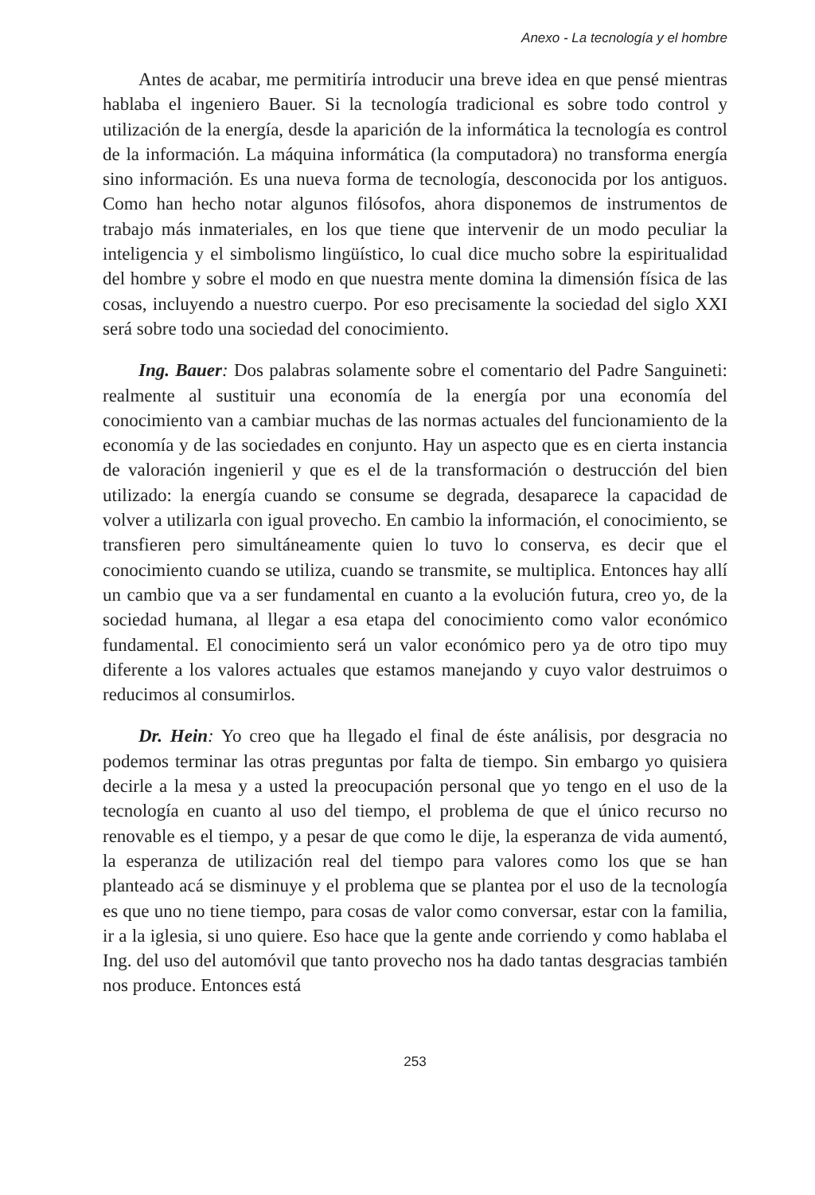Anexo - La tecnología y el hombre
Antes de acabar, me permitiría introducir una breve idea en que pensé mientras hablaba el ingeniero Bauer. Si la tecnología tradicional es sobre todo control y utilización de la energía, desde la aparición de la informática la tecnología es control de la información. La máquina informática (la computadora) no transforma energía sino información. Es una nueva forma de tecnología, desconocida por los antiguos. Como han hecho notar algunos filósofos, ahora disponemos de instrumentos de trabajo más inmateriales, en los que tiene que intervenir de un modo peculiar la inteligencia y el simbolismo lingüístico, lo cual dice mucho sobre la espiritualidad del hombre y sobre el modo en que nuestra mente domina la dimensión física de las cosas, incluyendo a nuestro cuerpo. Por eso precisamente la sociedad del siglo XXI será sobre todo una sociedad del conocimiento.
Ing. Bauer: Dos palabras solamente sobre el comentario del Padre Sanguineti: realmente al sustituir una economía de la energía por una economía del conocimiento van a cambiar muchas de las normas actuales del funcionamiento de la economía y de las sociedades en conjunto. Hay un aspecto que es en cierta instancia de valoración ingenieril y que es el de la transformación o destrucción del bien utilizado: la energía cuando se consume se degrada, desaparece la capacidad de volver a utilizarla con igual provecho. En cambio la información, el conocimiento, se transfieren pero simultáneamente quien lo tuvo lo conserva, es decir que el conocimiento cuando se utiliza, cuando se transmite, se multiplica. Entonces hay allí un cambio que va a ser fundamental en cuanto a la evolución futura, creo yo, de la sociedad humana, al llegar a esa etapa del conocimiento como valor económico fundamental. El conocimiento será un valor económico pero ya de otro tipo muy diferente a los valores actuales que estamos manejando y cuyo valor destruimos o reducimos al consumirlos.
Dr. Hein: Yo creo que ha llegado el final de éste análisis, por desgracia no podemos terminar las otras preguntas por falta de tiempo. Sin embargo yo quisiera decirle a la mesa y a usted la preocupación personal que yo tengo en el uso de la tecnología en cuanto al uso del tiempo, el problema de que el único recurso no renovable es el tiempo, y a pesar de que como le dije, la esperanza de vida aumentó, la esperanza de utilización real del tiempo para valores como los que se han planteado acá se disminuye y el problema que se plantea por el uso de la tecnología es que uno no tiene tiempo, para cosas de valor como conversar, estar con la familia, ir a la iglesia, si uno quiere. Eso hace que la gente ande corriendo y como hablaba el Ing. del uso del automóvil que tanto provecho nos ha dado tantas desgracias también nos produce. Entonces está
253